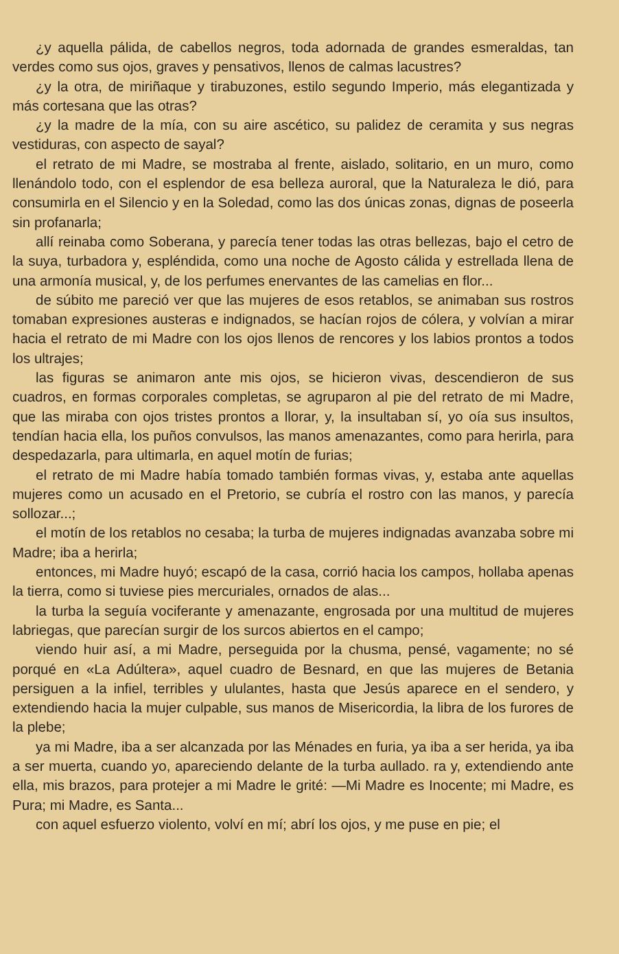¿y aquella pálida, de cabellos negros, toda adornada de grandes esmeraldas, tan verdes como sus ojos, graves y pensativos, llenos de calmas lacustres?
¿y la otra, de miriñaque y tirabuzones, estilo segundo Imperio, más elegantizada y más cortesana que las otras?
¿y la madre de la mía, con su aire ascético, su palidez de ceramita y sus negras vestiduras, con aspecto de sayal?
el retrato de mi Madre, se mostraba al frente, aislado, solitario, en un muro, como llenándolo todo, con el esplendor de esa belleza auroral, que la Naturaleza le dió, para consumirla en el Silencio y en la Soledad, como las dos únicas zonas, dignas de poseerla sin profanarla;
allí reinaba como Soberana, y parecía tener todas las otras bellezas, bajo el cetro de la suya, turbadora y, espléndida, como una noche de Agosto cálida y estrellada llena de una armonía musical, y, de los perfumes enervantes de las camelias en flor...
de súbito me pareció ver que las mujeres de esos retablos, se animaban sus rostros tomaban expresiones austeras e indignados, se hacían rojos de cólera, y volvían a mirar hacia el retrato de mi Madre con los ojos llenos de rencores y los labios prontos a todos los ultrajes;
las figuras se animaron ante mis ojos, se hicieron vivas, descendieron de sus cuadros, en formas corporales completas, se agruparon al pie del retrato de mi Madre, que las miraba con ojos tristes prontos a llorar, y, la insultaban sí, yo oía sus insultos, tendían hacia ella, los puños convulsos, las manos amenazantes, como para herirla, para despedazarla, para ultimarla, en aquel motín de furias;
el retrato de mi Madre había tomado también formas vivas, y, estaba ante aquellas mujeres como un acusado en el Pretorio, se cubría el rostro con las manos, y parecía sollozar...;
el motín de los retablos no cesaba; la turba de mujeres indignadas avanzaba sobre mi Madre; iba a herirla;
entonces, mi Madre huyó; escapó de la casa, corrió hacia los campos, hollaba apenas la tierra, como si tuviese pies mercuriales, ornados de alas...
la turba la seguía vociferante y amenazante, engrosada por una multitud de mujeres labriegas, que parecían surgir de los surcos abiertos en el campo;
viendo huir así, a mi Madre, perseguida por la chusma, pensé, vagamente; no sé porqué en «La Adúltera», aquel cuadro de Besnard, en que las mujeres de Betania persiguen a la infiel, terribles y ululantes, hasta que Jesús aparece en el sendero, y extendiendo hacia la mujer culpable, sus manos de Misericordia, la libra de los furores de la plebe;
ya mi Madre, iba a ser alcanzada por las Ménades en furia, ya iba a ser herida, ya iba a ser muerta, cuando yo, apareciendo delante de la turba aullado. ra y, extendiendo ante ella, mis brazos, para protejer a mi Madre le grité: —Mi Madre es Inocente; mi Madre, es Pura; mi Madre, es Santa...
con aquel esfuerzo violento, volví en mí; abrí los ojos, y me puse en pie; el